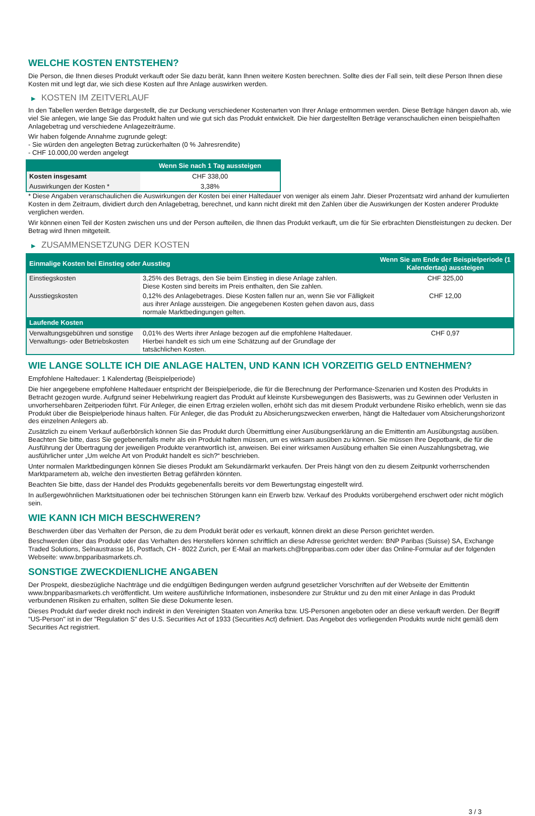WELCHE KOSTEN ENTSTEHEN?
Die Person, die Ihnen dieses Produkt verkauft oder Sie dazu berät, kann Ihnen weitere Kosten berechnen. Sollte dies der Fall sein, teilt diese Person Ihnen diese Kosten mit und legt dar, wie sich diese Kosten auf Ihre Anlage auswirken werden.
▶ KOSTEN IM ZEITVERLAUF
In den Tabellen werden Beträge dargestellt, die zur Deckung verschiedener Kostenarten von Ihrer Anlage entnommen werden. Diese Beträge hängen davon ab, wie viel Sie anlegen, wie lange Sie das Produkt halten und wie gut sich das Produkt entwickelt. Die hier dargestellten Beträge veranschaulichen einen beispielhaften Anlagebetrag und verschiedene Anlagezeiträume.
Wir haben folgende Annahme zugrunde gelegt:
- Sie würden den angelegten Betrag zurückerhalten (0 % Jahresrendite)
- CHF 10.000,00 werden angelegt
| | Wenn Sie nach 1 Tag aussteigen |
| --- | --- |
| Kosten insgesamt | CHF 338,00 |
| Auswirkungen der Kosten * | 3,38% |
* Diese Angaben veranschaulichen die Auswirkungen der Kosten bei einer Haltedauer von weniger als einem Jahr. Dieser Prozentsatz wird anhand der kumulierten Kosten in dem Zeitraum, dividiert durch den Anlagebetrag, berechnet, und kann nicht direkt mit den Zahlen über die Auswirkungen der Kosten anderer Produkte verglichen werden.
Wir können einen Teil der Kosten zwischen uns und der Person aufteilen, die Ihnen das Produkt verkauft, um die für Sie erbrachten Dienstleistungen zu decken. Der Betrag wird Ihnen mitgeteilt.
▶ ZUSAMMENSETZUNG DER KOSTEN
| Einmalige Kosten bei Einstieg oder Ausstieg | | Wenn Sie am Ende der Beispielperiode (1 Kalendertag) aussteigen |
| --- | --- | --- |
| Einstiegskosten | 3,25% des Betrags, den Sie beim Einstieg in diese Anlage zahlen. Diese Kosten sind bereits im Preis enthalten, den Sie zahlen. | CHF 325,00 |
| Ausstiegskosten | 0,12% des Anlagebetrages. Diese Kosten fallen nur an, wenn Sie vor Fälligkeit aus ihrer Anlage aussteigen. Die angegebenen Kosten gehen davon aus, dass normale Marktbedingungen gelten. | CHF 12,00 |
| Laufende Kosten | | |
| Verwaltungsgebühren und sonstige Verwaltungs- oder Betriebskosten | 0,01% des Werts ihrer Anlage bezogen auf die empfohlene Haltedauer. Hierbei handelt es sich um eine Schätzung auf der Grundlage der tatsächlichen Kosten. | CHF 0,97 |
WIE LANGE SOLLTE ICH DIE ANLAGE HALTEN, UND KANN ICH VORZEITIG GELD ENTNEHMEN?
Empfohlene Haltedauer: 1 Kalendertag (Beispielperiode)
Die hier angegebene empfohlene Haltedauer entspricht der Beispielperiode, die für die Berechnung der Performance-Szenarien und Kosten des Produkts in Betracht gezogen wurde. Aufgrund seiner Hebelwirkung reagiert das Produkt auf kleinste Kursbewegungen des Basiswerts, was zu Gewinnen oder Verlusten in unvorhersehbaren Zeitperioden führt. Für Anleger, die einen Ertrag erzielen wollen, erhöht sich das mit diesem Produkt verbundene Risiko erheblich, wenn sie das Produkt über die Beispielperiode hinaus halten. Für Anleger, die das Produkt zu Absicherungszwecken erwerben, hängt die Haltedauer vom Absicherungshorizont des einzelnen Anlegers ab.
Zusätzlich zu einem Verkauf außerbörslich können Sie das Produkt durch Übermittlung einer Ausübungserklärung an die Emittentin am Ausübungstag ausüben. Beachten Sie bitte, dass Sie gegebenenfalls mehr als ein Produkt halten müssen, um es wirksam ausüben zu können. Sie müssen Ihre Depotbank, die für die Ausführung der Übertragung der jeweiligen Produkte verantwortlich ist, anweisen. Bei einer wirksamen Ausübung erhalten Sie einen Auszahlungsbetrag, wie ausführlicher unter „Um welche Art von Produkt handelt es sich?“ beschrieben.
Unter normalen Marktbedingungen können Sie dieses Produkt am Sekundärmarkt verkaufen. Der Preis hängt von den zu diesem Zeitpunkt vorherrschenden Marktparametern ab, welche den investierten Betrag gefährden könnten.
Beachten Sie bitte, dass der Handel des Produkts gegebenenfalls bereits vor dem Bewertungstag eingestellt wird.
In außergewöhnlichen Marktsituationen oder bei technischen Störungen kann ein Erwerb bzw. Verkauf des Produkts vorübergehend erschwert oder nicht möglich sein.
WIE KANN ICH MICH BESCHWEREN?
Beschwerden über das Verhalten der Person, die zu dem Produkt berät oder es verkauft, können direkt an diese Person gerichtet werden.
Beschwerden über das Produkt oder das Verhalten des Herstellers können schriftlich an diese Adresse gerichtet werden: BNP Paribas (Suisse) SA, Exchange Traded Solutions, Selnaustrasse 16, Postfach, CH - 8022 Zurich, per E-Mail an markets.ch@bnpparibas.com oder über das Online-Formular auf der folgenden Webseite: www.bnpparibasmarkets.ch.
SONSTIGE ZWECKDIENLICHE ANGABEN
Der Prospekt, diesbezügliche Nachträge und die endgültigen Bedingungen werden aufgrund gesetzlicher Vorschriften auf der Webseite der Emittentin www.bnpparibasmarkets.ch veröffentlicht. Um weitere ausführliche Informationen, insbesondere zur Struktur und zu den mit einer Anlage in das Produkt verbundenen Risiken zu erhalten, sollten Sie diese Dokumente lesen.
Dieses Produkt darf weder direkt noch indirekt in den Vereinigten Staaten von Amerika bzw. US-Personen angeboten oder an diese verkauft werden. Der Begriff "US-Person" ist in der "Regulation S" des U.S. Securities Act of 1933 (Securities Act) definiert. Das Angebot des vorliegenden Produkts wurde nicht gemäß dem Securities Act registriert.
3 / 3